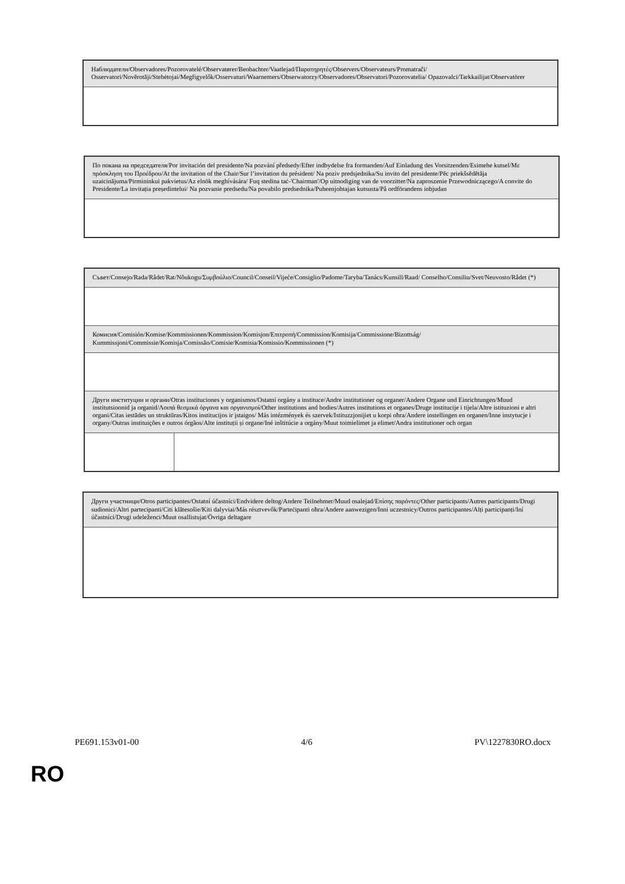| Наблюдатели/Observadores/Pozorovatelé/Observatører/Beobachter/Vaatlejad/Παρατηρητές/Observers/Observateurs/Promatrači/ Osservatori/Novērotāji/Stebėtojai/Megfigyelők/Osservaturi/Waarnemers/Obserwatorzy/Observadores/Observatori/Pozorovatelia/ Opazovalci/Tarkkailijat/Observatörer |
| По покана на председателя/Por invitación del presidente/Na pozvání předsedy/Efter indbydelse fra formanden/Auf Einladung des Vorsitzenden/Esimehe kutsel/Με πρόσκληση του Προέδρου/At the invitation of the Chair/Sur l’invitation du président/ Na poziv predsjednika/Su invito del presidente/Pēc priekšsēdētāja uzaicinājuma/Pirmininkui pakvietus/Az elnök meghívására/ Fuq stedina taċ-'Chairman'/Op uitnodiging van de voorzitter/Na zaproszenie Przewodniczącego/A convite do Presidente/La invitația președintelui/ Na pozvanie predsedu/Na povabilo predsednika/Puheenjohtajan kutsusta/På ordförandens inbjudan |
| Съвет/Consejo/Rada/Rådet/Rat/Nõukogu/Συμβούλιο/Council/Conseil/Vijeće/Consiglio/Padome/Taryba/Tanács/Kunsill/Raad/ Conselho/Consiliu/Svet/Neuvosto/Rådet (*) | |
| Комисия/Comisión/Komise/Kommissionen/Kommission/Komisjon/Επιτροπή/Commission/Komisija/Commissione/Bizottság/ Kummissjoni/Commissie/Komisja/Comissão/Comisie/Komisia/Komissio/Kommissionen (*) | |
| Други институции и органи/Otras instituciones y organismos/Ostatní orgány a instituce/Andre institutioner og organer/Andere Organe und Einrichtungen/Muud institutsioonid ja organid/Λοιπά θεσμικά όργανα και οργανισμοί/Other institutions and bodies/Autres institutions et organes/Druge institucije i tijela/Altre istituzioni e altri organi/Citas iestādes un struktūras/Kitos institucijos ir įstaigos/ Más intézmények és szervek/Istituzzjonijiet u korpi oħra/Andere instellingen en organen/Inne instytucje i organy/Outras instituições e outros órgãos/Alte instituții și organe/Iné inštitúcie a orgány/Muut toimielimet ja elimet/Andra institutioner och organ | |
| Други участници/Otros participantes/Ostatní účastníci/Endvidere deltog/Andere Teilnehmer/Muud osalejad/Επίσης παρόντες/Other participants/Autres participants/Drugi sudionici/Altri partecipanti/Citi klātesošie/Kiti dalyviai/Más résztvevők/Parteċipanti oħra/Andere aanwezigen/Inni uczestnicy/Outros participantes/Alți participanți/Iní účastníci/Drugi udeleženci/Muut osallistujat/Övriga deltagare |
PE691.153v01-00 4/6 PV\1227830RO.docx
RO